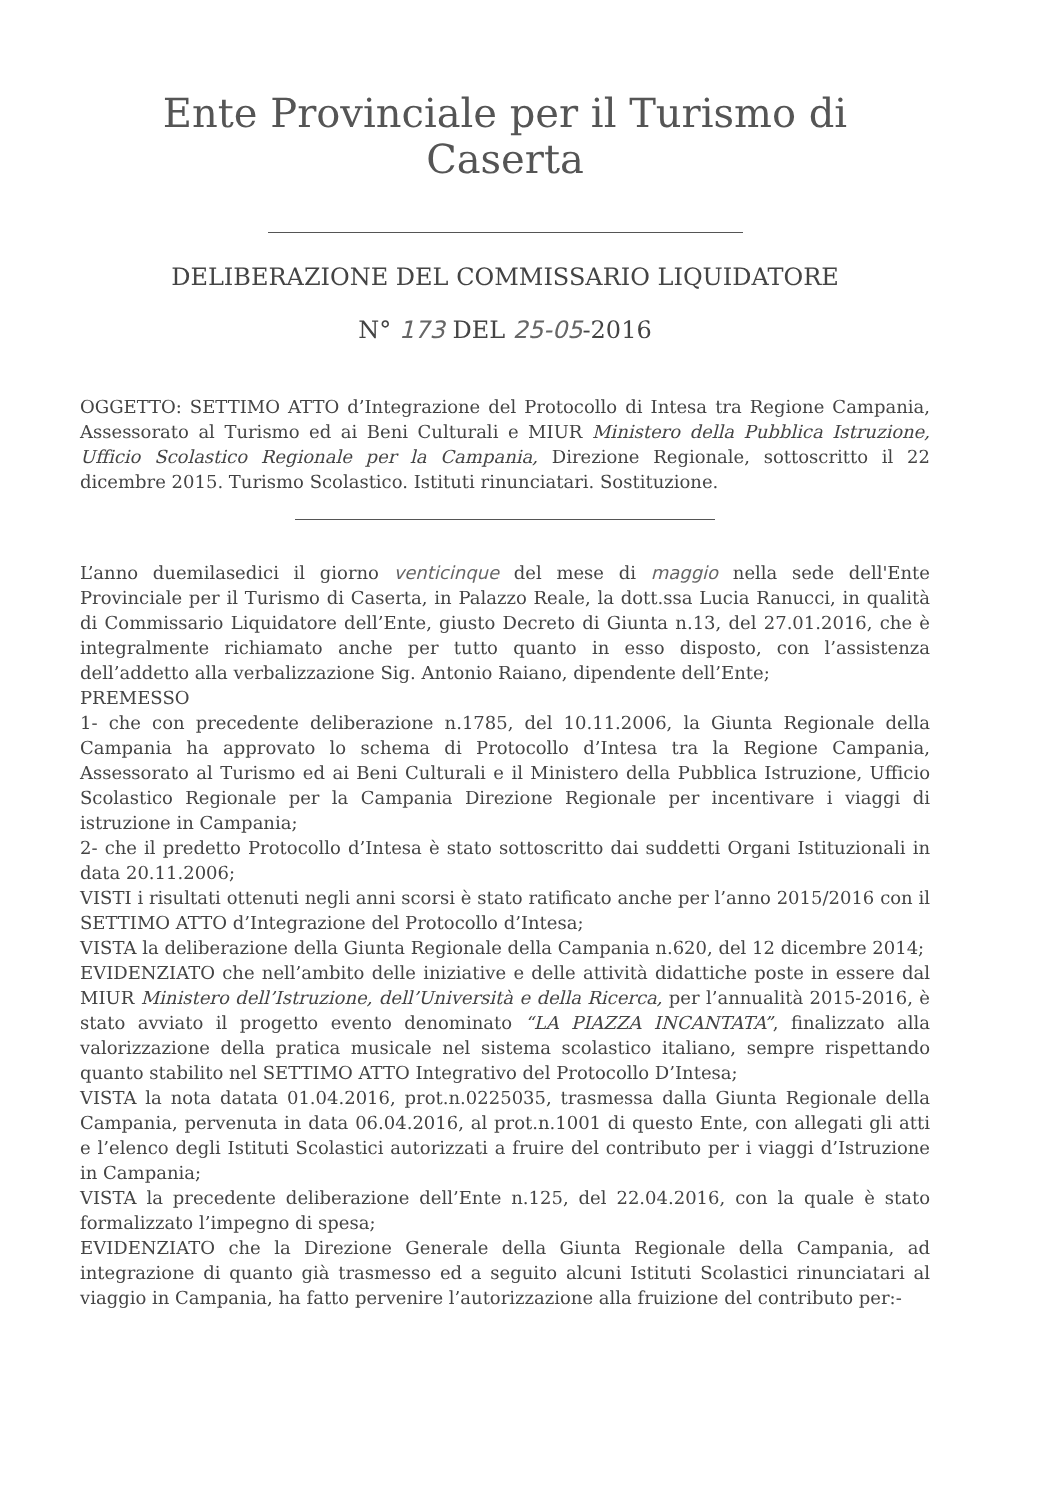Ente Provinciale per il Turismo di Caserta
DELIBERAZIONE DEL COMMISSARIO LIQUIDATORE
N° 173 DEL 25-05-2016
OGGETTO: SETTIMO ATTO d’Integrazione del Protocollo di Intesa tra Regione Campania, Assessorato al Turismo ed ai Beni Culturali e MIUR Ministero della Pubblica Istruzione, Ufficio Scolastico Regionale per la Campania, Direzione Regionale, sottoscritto il 22 dicembre 2015. Turismo Scolastico. Istituti rinunciatari. Sostituzione.
L’anno duemilasedici il giorno venticinque del mese di maggio nella sede dell'Ente Provinciale per il Turismo di Caserta, in Palazzo Reale, la dott.ssa Lucia Ranucci, in qualità di Commissario Liquidatore dell’Ente, giusto Decreto di Giunta n.13, del 27.01.2016, che è integralmente richiamato anche per tutto quanto in esso disposto, con l’assistenza dell’addetto alla verbalizzazione Sig. Antonio Raiano, dipendente dell’Ente;
PREMESSO
1- che con precedente deliberazione n.1785, del 10.11.2006, la Giunta Regionale della Campania ha approvato lo schema di Protocollo d’Intesa tra la Regione Campania, Assessorato al Turismo ed ai Beni Culturali e il Ministero della Pubblica Istruzione, Ufficio Scolastico Regionale per la Campania Direzione Regionale per incentivare i viaggi di istruzione in Campania;
2- che il predetto Protocollo d’Intesa è stato sottoscritto dai suddetti Organi Istituzionali in data 20.11.2006;
VISTI i risultati ottenuti negli anni scorsi è stato ratificato anche per l’anno 2015/2016 con il SETTIMO ATTO d’Integrazione del Protocollo d’Intesa;
VISTA la deliberazione della Giunta Regionale della Campania n.620, del 12 dicembre 2014;
EVIDENZIATO che nell’ambito delle iniziative e delle attività didattiche poste in essere dal MIUR Ministero dell’Istruzione, dell’Università e della Ricerca, per l’annualità 2015-2016, è stato avviato il progetto evento denominato “LA PIAZZA INCANTATA”, finalizzato alla valorizzazione della pratica musicale nel sistema scolastico italiano, sempre rispettando quanto stabilito nel SETTIMO ATTO Integrativo del Protocollo D’Intesa;
VISTA la nota datata 01.04.2016, prot.n.0225035, trasmessa dalla Giunta Regionale della Campania, pervenuta in data 06.04.2016, al prot.n.1001 di questo Ente, con allegati gli atti e l’elenco degli Istituti Scolastici autorizzati a fruire del contributo per i viaggi d’Istruzione in Campania;
VISTA la precedente deliberazione dell’Ente n.125, del 22.04.2016, con la quale è stato formalizzato l’impegno di spesa;
EVIDENZIATO che la Direzione Generale della Giunta Regionale della Campania, ad integrazione di quanto già trasmesso ed a seguito alcuni Istituti Scolastici rinunciatari al viaggio in Campania, ha fatto pervenire l’autorizzazione alla fruizione del contributo per:-